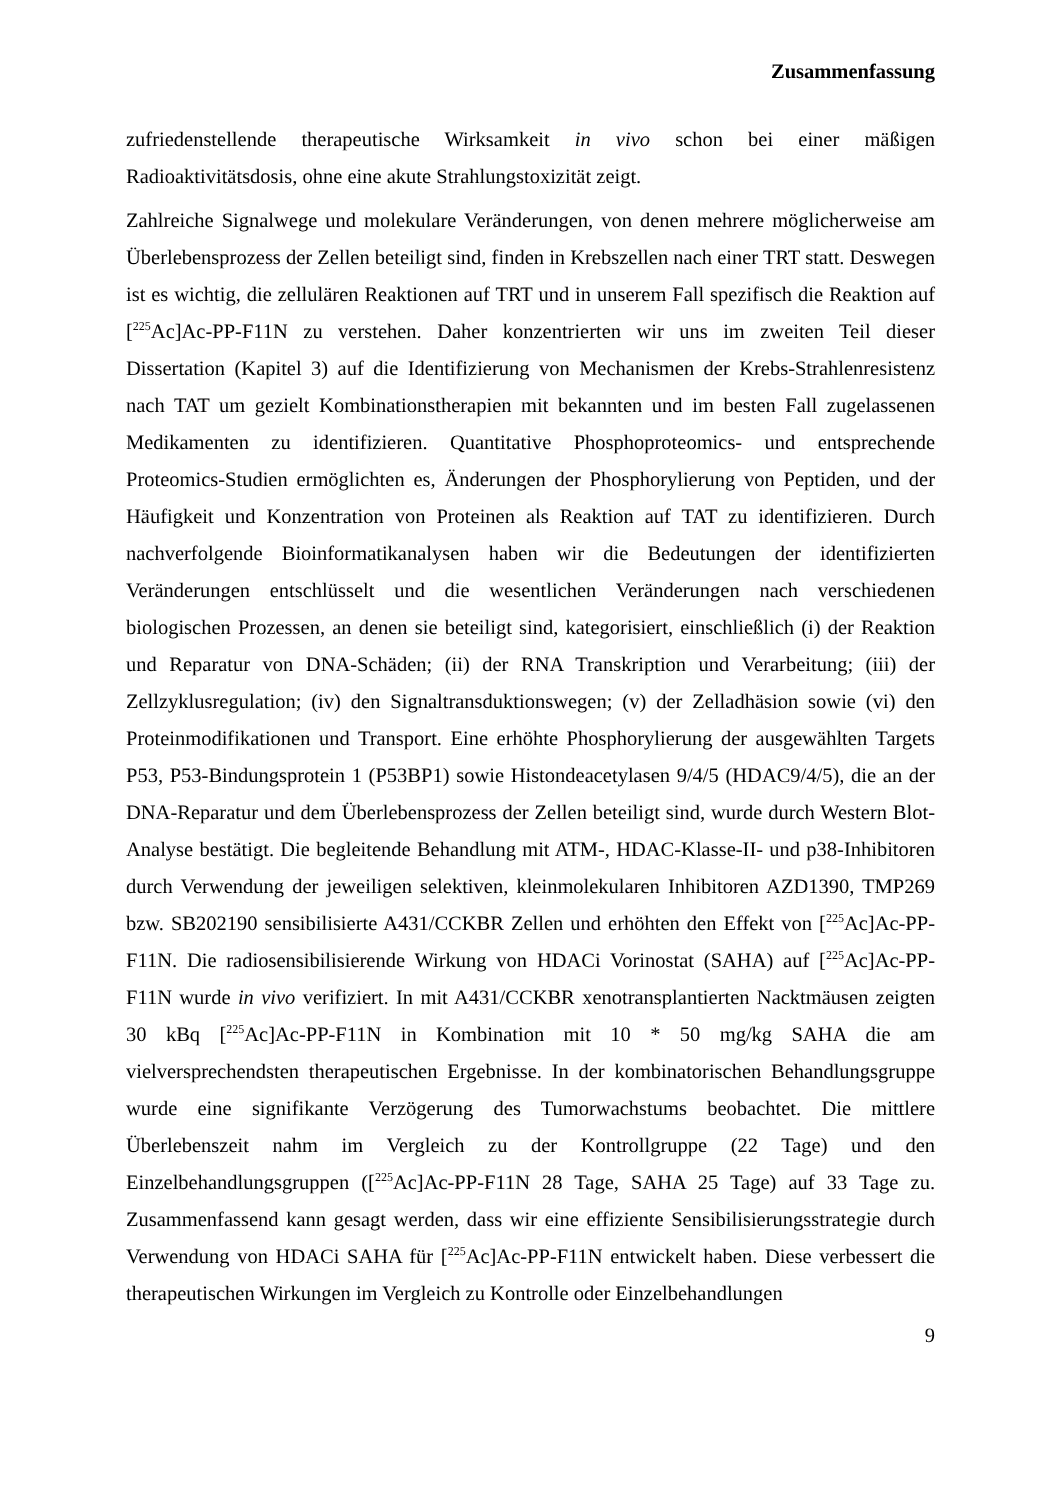Zusammenfassung
zufriedenstellende therapeutische Wirksamkeit in vivo schon bei einer mäßigen Radioaktivitätsdosis, ohne eine akute Strahlungstoxizität zeigt.
Zahlreiche Signalwege und molekulare Veränderungen, von denen mehrere möglicherweise am Überlebensprozess der Zellen beteiligt sind, finden in Krebszellen nach einer TRT statt. Deswegen ist es wichtig, die zellulären Reaktionen auf TRT und in unserem Fall spezifisch die Reaktion auf [<sup>225</sup>Ac]Ac-PP-F11N zu verstehen. Daher konzentrierten wir uns im zweiten Teil dieser Dissertation (Kapitel 3) auf die Identifizierung von Mechanismen der Krebs-Strahlenresistenz nach TAT um gezielt Kombinationstherapien mit bekannten und im besten Fall zugelassenen Medikamenten zu identifizieren. Quantitative Phosphoproteomics- und entsprechende Proteomics-Studien ermöglichten es, Änderungen der Phosphorylierung von Peptiden, und der Häufigkeit und Konzentration von Proteinen als Reaktion auf TAT zu identifizieren. Durch nachverfolgende Bioinformatikanalysen haben wir die Bedeutungen der identifizierten Veränderungen entschlüsselt und die wesentlichen Veränderungen nach verschiedenen biologischen Prozessen, an denen sie beteiligt sind, kategorisiert, einschließlich (i) der Reaktion und Reparatur von DNA-Schäden; (ii) der RNA Transkription und Verarbeitung; (iii) der Zellzyklusregulation; (iv) den Signaltransduktionswegen; (v) der Zelladhäsion sowie (vi) den Proteinmodifikationen und Transport. Eine erhöhte Phosphorylierung der ausgewählten Targets P53, P53-Bindungsprotein 1 (P53BP1) sowie Histondeacetylasen 9/4/5 (HDAC9/4/5), die an der DNA-Reparatur und dem Überlebensprozess der Zellen beteiligt sind, wurde durch Western Blot-Analyse bestätigt. Die begleitende Behandlung mit ATM-, HDAC-Klasse-II- und p38-Inhibitoren durch Verwendung der jeweiligen selektiven, kleinmolekularen Inhibitoren AZD1390, TMP269 bzw. SB202190 sensibilisierte A431/CCKBR Zellen und erhöhten den Effekt von [<sup>225</sup>Ac]Ac-PP-F11N. Die radiosensibilisierende Wirkung von HDACi Vorinostat (SAHA) auf [<sup>225</sup>Ac]Ac-PP-F11N wurde in vivo verifiziert. In mit A431/CCKBR xenotransplantierten Nacktmäusen zeigten 30 kBq [<sup>225</sup>Ac]Ac-PP-F11N in Kombination mit 10 * 50 mg/kg SAHA die am vielversprechendsten therapeutischen Ergebnisse. In der kombinatorischen Behandlungsgruppe wurde eine signifikante Verzögerung des Tumorwachstums beobachtet. Die mittlere Überlebenszeit nahm im Vergleich zu der Kontrollgruppe (22 Tage) und den Einzelbehandlungsgruppen ([<sup>225</sup>Ac]Ac-PP-F11N 28 Tage, SAHA 25 Tage) auf 33 Tage zu. Zusammenfassend kann gesagt werden, dass wir eine effiziente Sensibilisierungsstrategie durch Verwendung von HDACi SAHA für [<sup>225</sup>Ac]Ac-PP-F11N entwickelt haben. Diese verbessert die therapeutischen Wirkungen im Vergleich zu Kontrolle oder Einzelbehandlungen
9